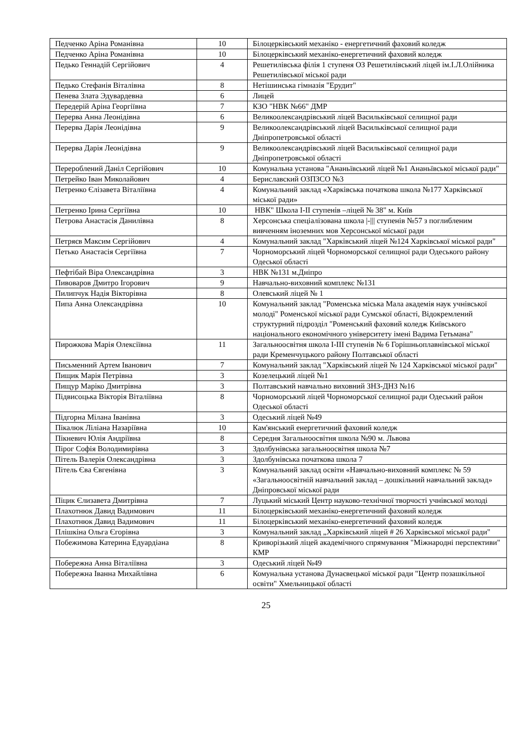| Педченко Аріна Романівна | 10 | Білоцерківський механіко - енергетичний фаховий коледж |
| Педченко Аріна Романівна | 10 | Білоцерківський механіко-енергетичний фаховий коледж |
| Педько Геннадій Сергійович | 4 | Решетилівська філія 1 ступеня ОЗ Решетилівський ліцей ім.І.Л.Олійника Решетилівської міської ради |
| Педько Стефанія Віталівна | 8 | Нетішинська гімназія "Ерудит" |
| Пенева Злата Эдуварде­вна | 6 | Лицей |
| Передерій Аріна Георгіївна | 7 | КЗО "НВК №66" ДМР |
| Перерва Анна Леонідівна | 6 | Великоолександрівський ліцей Васильківської селищної ради |
| Перерва Дарія Леонідівна | 9 | Великоолександрівський ліцей Васильківської селищної ради Дніпропетровської області |
| Перерва Дарія Леонідівна | 9 | Великоолександрівський ліцей Васильківської селищної ради Дніпропетровської області |
| Перероблений Даніл Сергійович | 10 | Комунальна установа "Ананьївський ліцей №1 Ананьївської міської ради" |
| Петрейко Іван Миколайович | 4 | Бериславский ОЗПЗСО №3 |
| Петренко Єлізавета Віталіївна | 4 | Комунальний заклад «Харківська початкова школа №177 Харківської міської ради» |
| Петренко Ірина Сергіївна | 10 | НВК" Школа І-ІІ ступенів –ліцей № 38" м. Київ |
| Петрова Анастасія Данилівна | 8 | Херсонська спеціалізована школа /-/// ступенів №57 з поглибленим вивченням іноземних мов Херсонської міської ради |
| Петряєв Максим Сергійович | 4 | Комунальний заклад "Харківський ліцей №124 Харківської міської ради" |
| Петько Анастасія Сергіївна | 7 | Чорноморський ліцей Чорноморської селищної ради Одеського району Одеської області |
| Пефтібай Віра Олександрівна | 3 | НВК №131 м.Дніпро |
| Пивоваров Дмитро Ігорович | 9 | Навчально-виховний комплекс №131 |
| Пилипчук Надія Вікторівна | 8 | Олевський ліцей № 1 |
| Пипа Анна Олександрівна | 10 | Комунальний заклад "Роменська міська Мала академія наук учнівської молоді" Роменської міської ради Сумської області, Відокремлений структурний підрозділ "Роменський фаховий коледж Київського національного економічного університету імені Вадима Гетьмана" |
| Пирожкова Марія Олексіївна | 11 | Загальноосвітня школа І-ІІІ ступенів № 6 Горішньоплавнівської міської ради Кременчуцького району Полтавської області |
| Письменний Артем Іванович | 7 | Комунальний заклад "Харківський ліцей № 124 Харківської міської ради" |
| Пищик Марія Петрівна | 3 | Козелецький ліцей №1 |
| Пищур Маріко Дмитрівна | 3 | Полтавський навчально виховний ЗНЗ-ДНЗ №16 |
| Підвисоцька Вікторія Віталіївна | 8 | Чорноморський ліцей Чорноморської селищної ради Одеський район Одеської області |
| Підгорна Мілана Іванівна | 3 | Одеський ліцей №49 |
| Пікалюк Ліліана Назаріївна | 10 | Кам'янський енергетичний фаховий коледж |
| Пікневич Юлія Андріївна | 8 | Середня Загальноосвітня школа №90 м. Львова |
| Пірог Софія Володимирівна | 3 | Здолбунівська загальноосвітня школа №7 |
| Пітель Валерія Олександрівна | 3 | Здолбунівська початкова школа 7 |
| Пітель Єва Євгенівна | 3 | Комунальний заклад освіти «Навчально-виховний комплекс № 59 «Загальноосвітній навчальний заклад – дошкільний навчальний заклад» Дніпровської міської ради |
| Піцик Єлизавета Дмитрівна | 7 | Луцький міський Центр науково-технічної творчості учнівської молоді |
| Плахотнюк Давид Вадимович | 11 | Білоцерківський механіко-енергетичний фаховий коледж |
| Плахотнюк Давид Вадимович | 11 | Білоцерківський механіко-енергетичний фаховий коледж |
| Плішкіна Ольга Єгорівна | 3 | Комунальний заклад „Харківський ліцей # 26 Харківської міської ради" |
| Побежимова Катерина Едуардіана | 8 | Криворізький ліцей академічного спрямування "Міжнародні перспективи" КМР |
| Побережна Анна Віталіївна | 3 | Одеський ліцей №49 |
| Побережна Іванна Михайлівна | 6 | Комунальна установа Дунаєвецької міської ради "Центр позашкільної освіти" Хмельницької області |
25